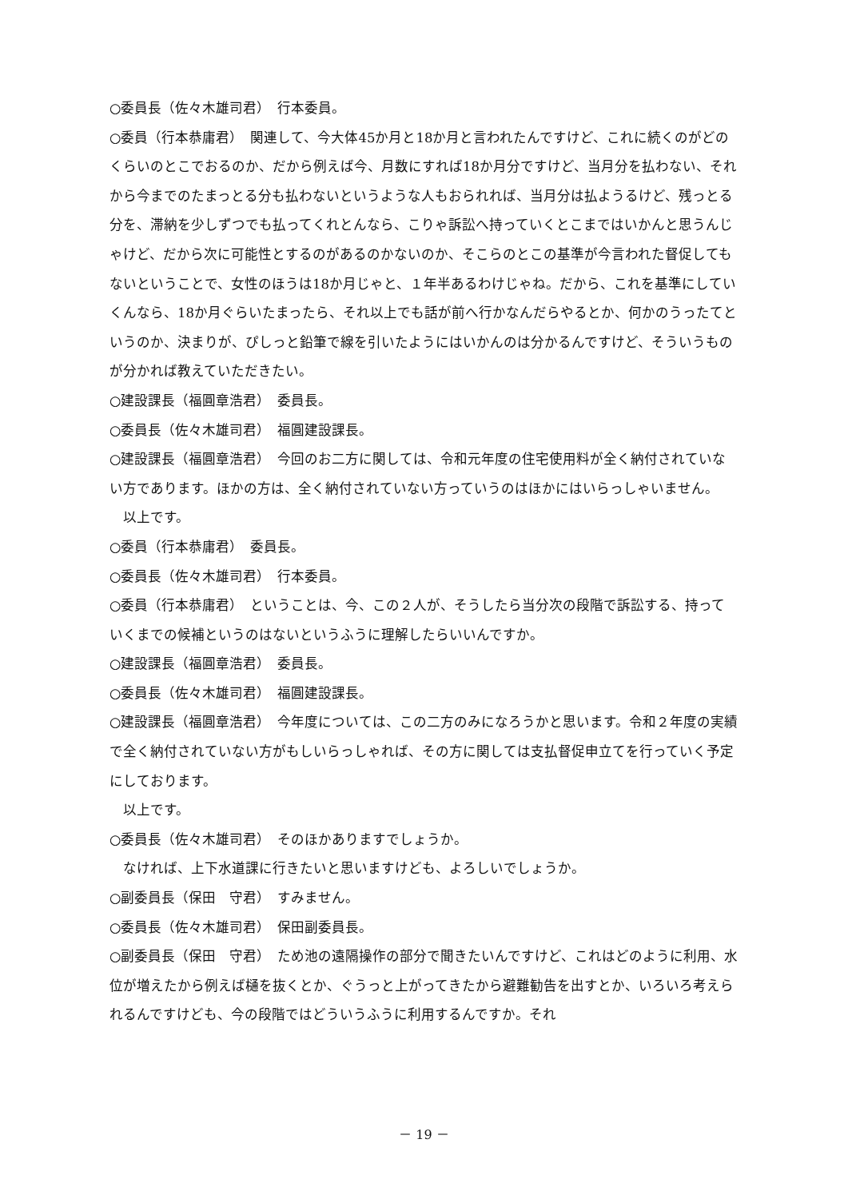○委員長（佐々木雄司君）　行本委員。
○委員（行本恭庸君）　関連して、今大体45か月と18か月と言われたんですけど、これに続くのがどのくらいのとこでおるのか、だから例えば今、月数にすれば18か月分ですけど、当月分を払わない、それから今までのたまっとる分も払わないというような人もおられれば、当月分は払ようるけど、残っとる分を、滞納を少しずつでも払ってくれとんなら、こりゃ訴訟へ持っていくとこまではいかんと思うんじゃけど、だから次に可能性とするのがあるのかないのか、そこらのとこの基準が今言われた督促してもないということで、女性のほうは18か月じゃと、１年半あるわけじゃね。だから、これを基準にしていくんなら、18か月ぐらいたまったら、それ以上でも話が前へ行かなんだらやるとか、何かのうったてというのか、決まりが、ぴしっと鉛筆で線を引いたようにはいかんのは分かるんですけど、そういうものが分かれば教えていただきたい。
○建設課長（福圓章浩君）　委員長。
○委員長（佐々木雄司君）　福圓建設課長。
○建設課長（福圓章浩君）　今回のお二方に関しては、令和元年度の住宅使用料が全く納付されていない方であります。ほかの方は、全く納付されていない方っていうのはほかにはいらっしゃいません。
　以上です。
○委員（行本恭庸君）　委員長。
○委員長（佐々木雄司君）　行本委員。
○委員（行本恭庸君）　ということは、今、この２人が、そうしたら当分次の段階で訴訟する、持っていくまでの候補というのはないというふうに理解したらいいんですか。
○建設課長（福圓章浩君）　委員長。
○委員長（佐々木雄司君）　福圓建設課長。
○建設課長（福圓章浩君）　今年度については、この二方のみになろうかと思います。令和２年度の実績で全く納付されていない方がもしいらっしゃれば、その方に関しては支払督促申立てを行っていく予定にしております。
　以上です。
○委員長（佐々木雄司君）　そのほかありますでしょうか。
　なければ、上下水道課に行きたいと思いますけども、よろしいでしょうか。
○副委員長（保田　守君）　すみません。
○委員長（佐々木雄司君）　保田副委員長。
○副委員長（保田　守君）　ため池の遠隔操作の部分で聞きたいんですけど、これはどのように利用、水位が増えたから例えば樋を抜くとか、ぐうっと上がってきたから避難勧告を出すとか、いろいろ考えられるんですけども、今の段階ではどういうふうに利用するんですか。それ
－ 19 －